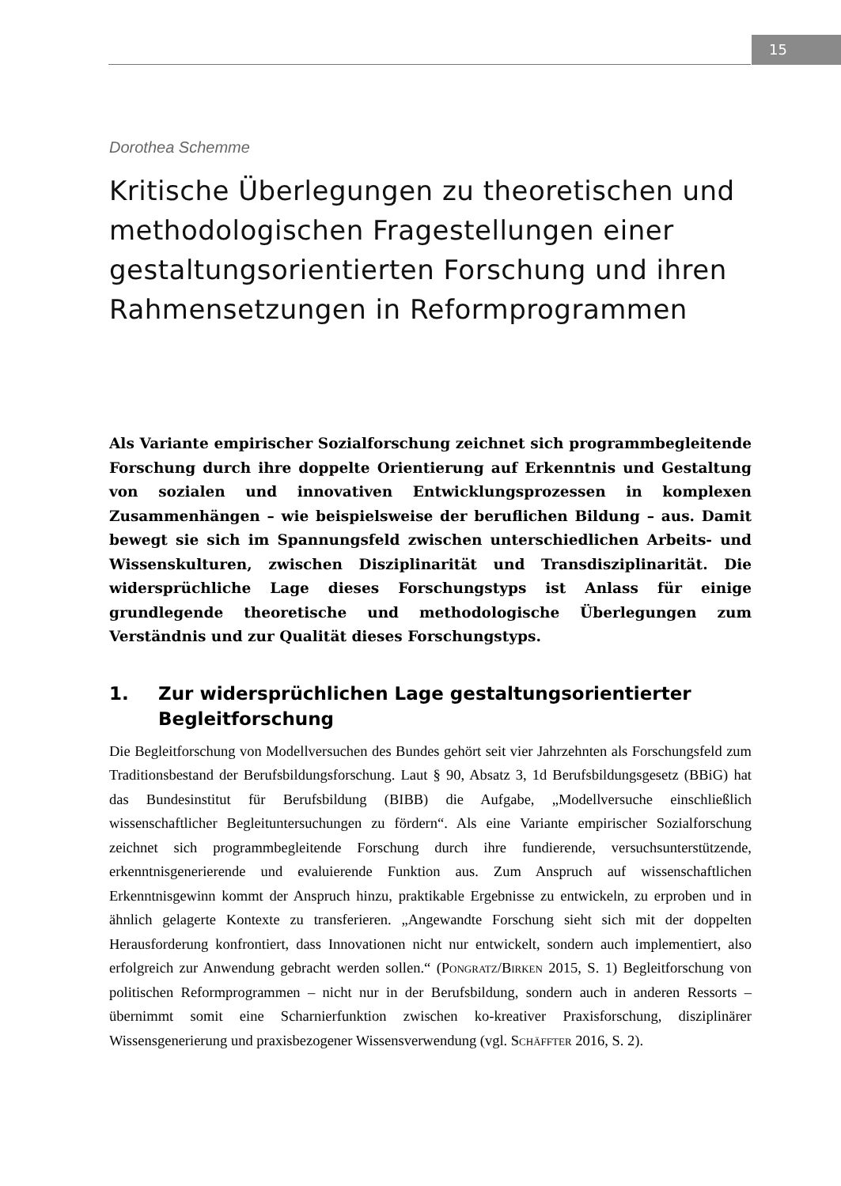15
Dorothea Schemme
Kritische Überlegungen zu theoretischen und methodologischen Fragestellungen einer gestaltungsorientierten Forschung und ihren Rahmensetzungen in Reformprogrammen
Als Variante empirischer Sozialforschung zeichnet sich programmbegleitende Forschung durch ihre doppelte Orientierung auf Erkenntnis und Gestaltung von sozialen und innovativen Entwicklungsprozessen in komplexen Zusammenhängen – wie beispielsweise der beruflichen Bildung – aus. Damit bewegt sie sich im Spannungsfeld zwischen unterschiedlichen Arbeits- und Wissenskulturen, zwischen Disziplinarität und Transdisziplinarität. Die widersprüchliche Lage dieses Forschungstyps ist Anlass für einige grundlegende theoretische und methodologische Überlegungen zum Verständnis und zur Qualität dieses Forschungstyps.
1. Zur widersprüchlichen Lage gestaltungsorientierter Begleitforschung
Die Begleitforschung von Modellversuchen des Bundes gehört seit vier Jahrzehnten als Forschungsfeld zum Traditionsbestand der Berufsbildungsforschung. Laut § 90, Absatz 3, 1d Berufsbildungsgesetz (BBiG) hat das Bundesinstitut für Berufsbildung (BIBB) die Aufgabe, „Modellversuche einschließlich wissenschaftlicher Begleituntersuchungen zu fördern“. Als eine Variante empirischer Sozialforschung zeichnet sich programmbegleitende Forschung durch ihre fundierende, versuchsunterstützende, erkenntnisgenerierende und evaluierende Funktion aus. Zum Anspruch auf wissenschaftlichen Erkenntnisgewinn kommt der Anspruch hinzu, praktikable Ergebnisse zu entwickeln, zu erproben und in ähnlich gelagerte Kontexte zu transferieren. „Angewandte Forschung sieht sich mit der doppelten Herausforderung konfrontiert, dass Innovationen nicht nur entwickelt, sondern auch implementiert, also erfolgreich zur Anwendung gebracht werden sollen.“ (Pongratz/Birken 2015, S. 1) Begleitforschung von politischen Reformprogrammen – nicht nur in der Berufsbildung, sondern auch in anderen Ressorts – übernimmt somit eine Scharnierfunktion zwischen ko-kreativer Praxisforschung, disziplinärer Wissensgenerierung und praxisbezogener Wissensverwendung (vgl. Schäffter 2016, S. 2).